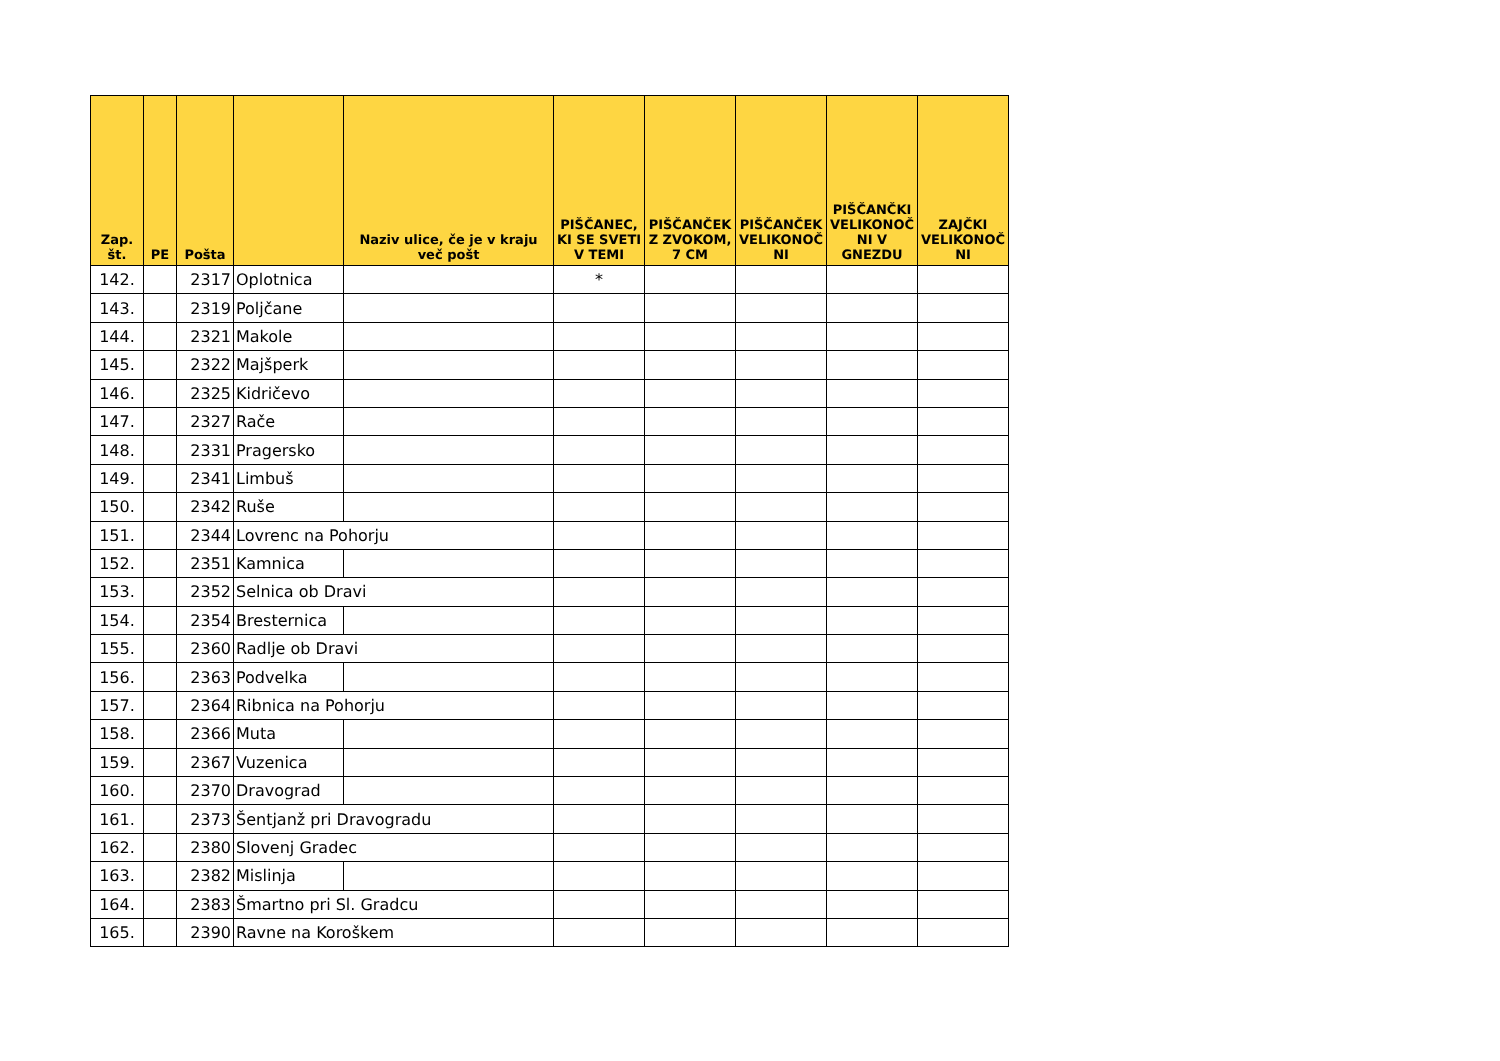| Zap. št. | PE | Pošta | | Naziv ulice, če je v kraju več pošt | PIŠČANEC, KI SE SVETI V TEMI | PIŠČANČEK Z ZVOKOM, 7 CM | PIŠČANČEK VELIKONOČ NI | PIŠČANČKI VELIKONOČ NI V GNEZDU | ZAJČKI VELIKONOČ NI |
| --- | --- | --- | --- | --- | --- | --- | --- | --- | --- |
| 142. | | 2317 | Oplotnica | | * | | | | |
| 143. | | 2319 | Poljčane | | | | | | |
| 144. | | 2321 | Makole | | | | | | |
| 145. | | 2322 | Majšperk | | | | | | |
| 146. | | 2325 | Kidričevo | | | | | | |
| 147. | | 2327 | Rače | | | | | | |
| 148. | | 2331 | Pragersko | | | | | | |
| 149. | | 2341 | Limbuš | | | | | | |
| 150. | | 2342 | Ruše | | | | | | |
| 151. | | 2344 | Lovrenc na Pohorju | | | | | | |
| 152. | | 2351 | Kamnica | | | | | | |
| 153. | | 2352 | Selnica ob Dravi | | | | | | |
| 154. | | 2354 | Bresternica | | | | | | |
| 155. | | 2360 | Radlje ob Dravi | | | | | | |
| 156. | | 2363 | Podvelka | | | | | | |
| 157. | | 2364 | Ribnica na Pohorju | | | | | | |
| 158. | | 2366 | Muta | | | | | | |
| 159. | | 2367 | Vuzenica | | | | | | |
| 160. | | 2370 | Dravograd | | | | | | |
| 161. | | 2373 | Šentjanž pri Dravogradu | | | | | | |
| 162. | | 2380 | Slovenj Gradec | | | | | | |
| 163. | | 2382 | Mislinja | | | | | | |
| 164. | | 2383 | Šmartno pri Sl. Gradcu | | | | | | |
| 165. | | 2390 | Ravne na Koroškem | | | | | | |